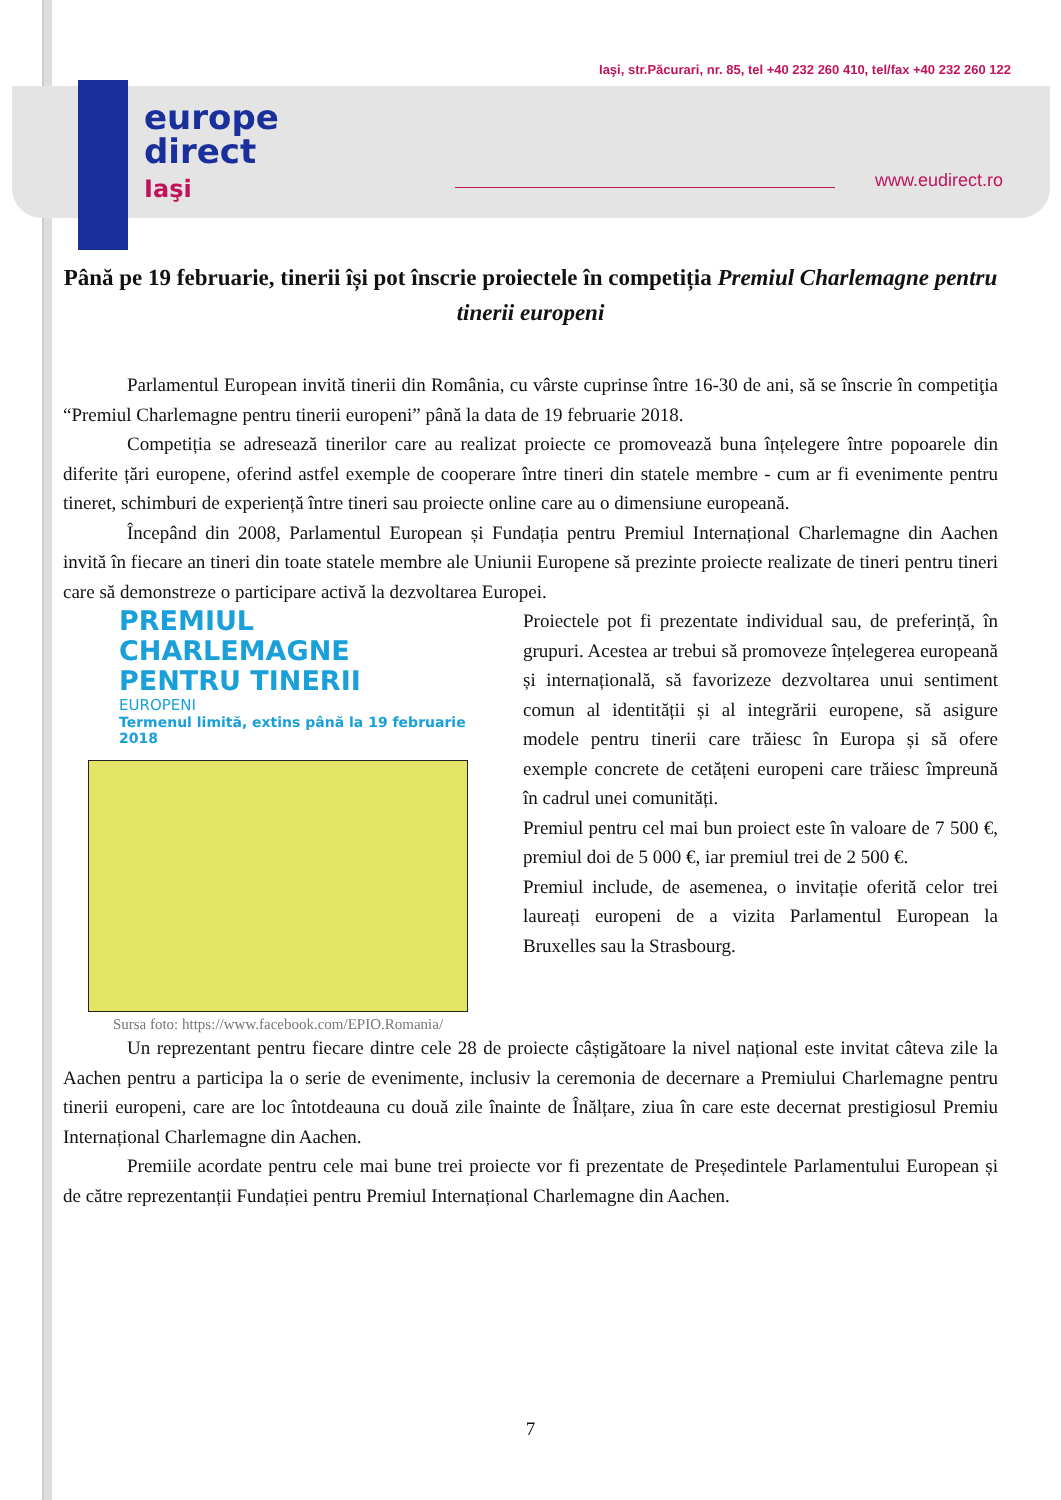europe
direct
Iaşi
Iaşi, str.Păcurari, nr. 85, tel +40 232 260 410, tel/fax +40 232 260 122
www.eudirect.ro
Până pe 19 februarie, tinerii își pot înscrie proiectele în competiția Premiul Charlemagne pentru tinerii europeni
Parlamentul European invită tinerii din România, cu vârste cuprinse între 16-30 de ani, să se înscrie în competiţia “Premiul Charlemagne pentru tinerii europeni” până la data de 19 februarie 2018.
Competiția se adresează tinerilor care au realizat proiecte ce promovează buna înțelegere între popoarele din diferite țări europene, oferind astfel exemple de cooperare între tineri din statele membre - cum ar fi evenimente pentru tineret, schimburi de experiență între tineri sau proiecte online care au o dimensiune europeană.
Începând din 2008, Parlamentul European și Fundația pentru Premiul Internațional Charlemagne din Aachen invită în fiecare an tineri din toate statele membre ale Uniunii Europene să prezinte proiecte realizate de tineri pentru tineri care să demonstreze o participare activă la dezvoltarea Europei.
PREMIUL CHARLEMAGNE
PENTRU TINERII
EUROPENI
Termenul limită, extins până la 19 februarie 2018
Sursa foto: https://www.facebook.com/EPIO.Romania/
Proiectele pot fi prezentate individual sau, de preferință, în grupuri. Acestea ar trebui să promoveze înțelegerea europeană și internațională, să favorizeze dezvoltarea unui sentiment comun al identității și al integrării europene, să asigure modele pentru tinerii care trăiesc în Europa și să ofere exemple concrete de cetățeni europeni care trăiesc împreună în cadrul unei comunități.
Premiul pentru cel mai bun proiect este în valoare de 7 500 €, premiul doi de 5 000 €, iar premiul trei de 2 500 €.
Premiul include, de asemenea, o invitație oferită celor trei laureați europeni de a vizita Parlamentul European la Bruxelles sau la Strasbourg.
Un reprezentant pentru fiecare dintre cele 28 de proiecte câștigătoare la nivel național este invitat câteva zile la Aachen pentru a participa la o serie de evenimente, inclusiv la ceremonia de decernare a Premiului Charlemagne pentru tinerii europeni, care are loc întotdeauna cu două zile înainte de Înălțare, ziua în care este decernat prestigiosul Premiu Internațional Charlemagne din Aachen.
Premiile acordate pentru cele mai bune trei proiecte vor fi prezentate de Președintele Parlamentului European și de către reprezentanții Fundației pentru Premiul Internațional Charlemagne din Aachen.
7